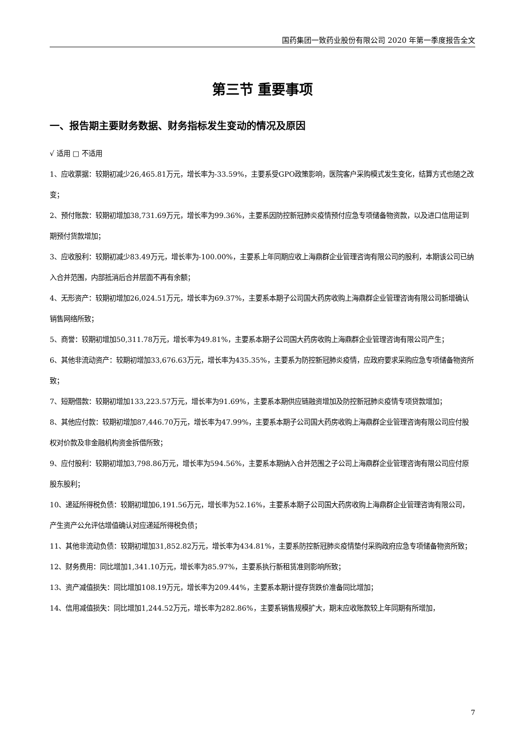国药集团一致药业股份有限公司 2020 年第一季度报告全文
第三节 重要事项
一、报告期主要财务数据、财务指标发生变动的情况及原因
√ 适用 □ 不适用
1、应收票据：较期初减少26,465.81万元，增长率为-33.59%，主要系受GPO政策影响，医院客户采购模式发生变化，结算方式也随之改变；
2、预付账款：较期初增加38,731.69万元，增长率为99.36%，主要系因防控新冠肺炎疫情预付应急专项储备物资款，以及进口信用证到期预付货款增加；
3、应收股利：较期初减少83.49万元，增长率为-100.00%，主要系上年同期应收上海鼎群企业管理咨询有限公司的股利，本期该公司已纳入合并范围，内部抵消后合并层面不再有余额；
4、无形资产：较期初增加26,024.51万元，增长率为69.37%，主要系本期子公司国大药房收购上海鼎群企业管理咨询有限公司新增确认销售网络所致；
5、商誉：较期初增加50,311.78万元，增长率为49.81%，主要系本期子公司国大药房收购上海鼎群企业管理咨询有限公司产生；
6、其他非流动资产：较期初增加33,676.63万元，增长率为435.35%，主要系为防控新冠肺炎疫情，应政府要求采购应急专项储备物资所致；
7、短期借款：较期初增加133,223.57万元，增长率为91.69%，主要系本期供应链融资增加及防控新冠肺炎疫情专项贷款增加；
8、其他应付款：较期初增加87,446.70万元，增长率为47.99%，主要系本期子公司国大药房收购上海鼎群企业管理咨询有限公司应付股权对价款及非金融机构资金拆借所致；
9、应付股利：较期初增加3,798.86万元，增长率为594.56%，主要系本期纳入合并范围之子公司上海鼎群企业管理咨询有限公司应付原股东股利；
10、递延所得税负债：较期初增加6,191.56万元，增长率为52.16%，主要系本期子公司国大药房收购上海鼎群企业管理咨询有限公司，产生资产公允评估增值确认对应递延所得税负债；
11、其他非流动负债：较期初增加31,852.82万元，增长率为434.81%，主要系防控新冠肺炎疫情垫付采购政府应急专项储备物资所致；
12、财务费用：同比增加1,341.10万元，增长率为85.97%，主要系执行新租赁准则影响所致；
13、资产减值损失：同比增加108.19万元，增长率为209.44%，主要系本期计提存货跌价准备同比增加；
14、信用减值损失：同比增加1,244.52万元，增长率为282.86%，主要系销售规模扩大，期末应收账款较上年同期有所增加，
7